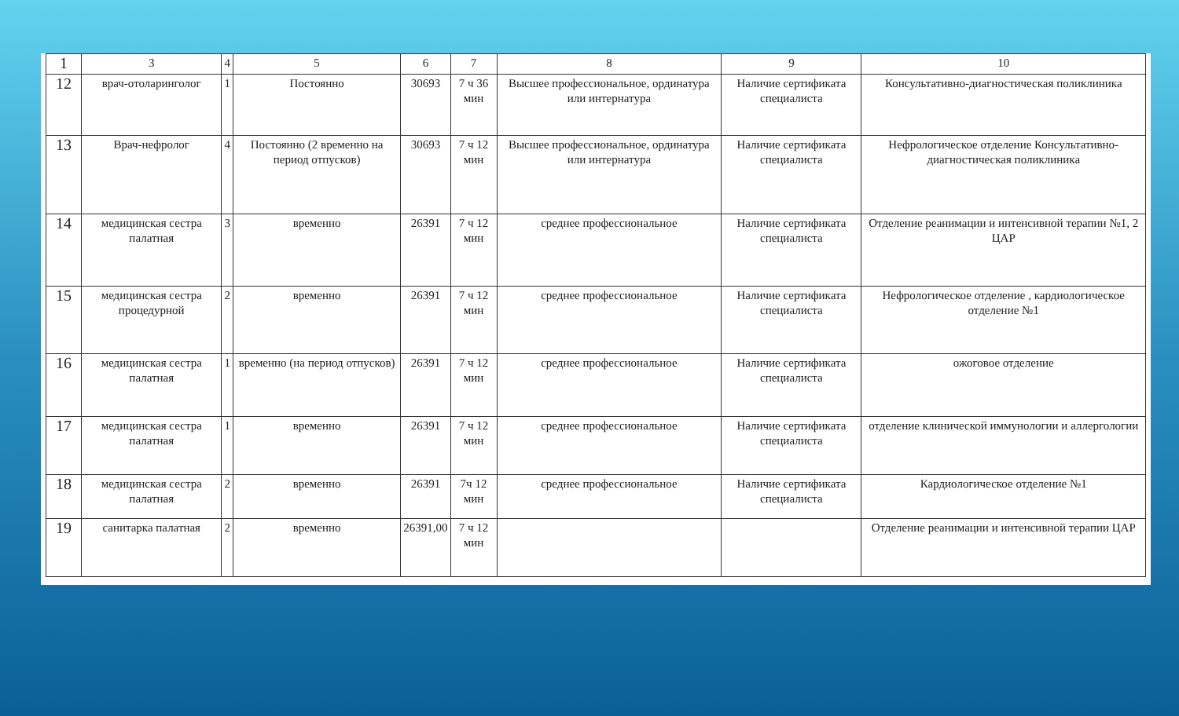| 1 | 3 | 4 | 5 | 6 | 7 | 8 | 9 | 10 |
| 12 | врач-отоларинголог | 1 | Постоянно | 30693 | 7 ч 36 мин | Высшее профессиональное, ординатура или интернатура | Наличие сертификата специалиста | Консультативно-диагностическая поликлиника |
| 13 | Врач-нефролог | 4 | Постоянно (2 временно на период отпусков) | 30693 | 7 ч 12 мин | Высшее профессиональное, ординатура или интернатура | Наличие сертификата специалиста | Нефрологическое отделение Консультативно-диагностическая поликлиника |
| 14 | медицинская сестра палатная | 3 | временно | 26391 | 7 ч 12 мин | среднее профессиональное | Наличие сертификата специалиста | Отделение реанимации и интенсивной терапии №1, 2 ЦАР |
| 15 | медицинская сестра процедурной | 2 | временно | 26391 | 7 ч 12 мин | среднее профессиональное | Наличие сертификата специалиста | Нефрологическое отделение , кардиологическое отделение №1 |
| 16 | медицинская сестра палатная | 1 | временно (на период отпусков) | 26391 | 7 ч 12 мин | среднее профессиональное | Наличие сертификата специалиста | ожоговое отделение |
| 17 | медицинская сестра палатная | 1 | временно | 26391 | 7 ч 12 мин | среднее профессиональное | Наличие сертификата специалиста | отделение клинической иммунологии и аллергологии |
| 18 | медицинская сестра палатная | 2 | временно | 26391 | 7ч 12 мин | среднее профессиональное | Наличие сертификата специалиста | Кардиологическое отделение №1 |
| 19 | санитарка палатная | 2 | временно | 26391,00 | 7 ч 12 мин | | | Отделение реанимации и интенсивной терапии ЦАР |